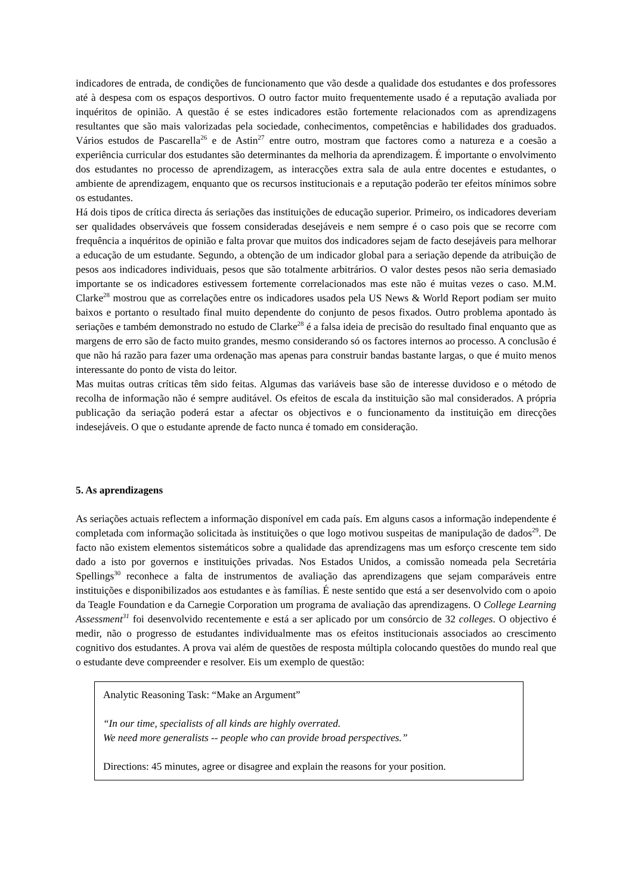indicadores de entrada, de condições de funcionamento que vão desde a qualidade dos estudantes e dos professores até à despesa com os espaços desportivos. O outro factor muito frequentemente usado é a reputação avaliada por inquéritos de opinião. A questão é se estes indicadores estão fortemente relacionados com as aprendizagens resultantes que são mais valorizadas pela sociedade, conhecimentos, competências e habilidades dos graduados. Vários estudos de Pascarella<sup>26</sup> e de Astin<sup>27</sup> entre outro, mostram que factores como a natureza e a coesão a experiência curricular dos estudantes são determinantes da melhoria da aprendizagem. É importante o envolvimento dos estudantes no processo de aprendizagem, as interacções extra sala de aula entre docentes e estudantes, o ambiente de aprendizagem, enquanto que os recursos institucionais e a reputação poderão ter efeitos mínimos sobre os estudantes.
Há dois tipos de crítica directa ás seriações das instituições de educação superior. Primeiro, os indicadores deveriam ser qualidades observáveis que fossem consideradas desejáveis e nem sempre é o caso pois que se recorre com frequência a inquéritos de opinião e falta provar que muitos dos indicadores sejam de facto desejáveis para melhorar a educação de um estudante. Segundo, a obtenção de um indicador global para a seriação depende da atribuição de pesos aos indicadores individuais, pesos que são totalmente arbitrários. O valor destes pesos não seria demasiado importante se os indicadores estivessem fortemente correlacionados mas este não é muitas vezes o caso. M.M. Clarke<sup>28</sup> mostrou que as correlações entre os indicadores usados pela US News & World Report podiam ser muito baixos e portanto o resultado final muito dependente do conjunto de pesos fixados. Outro problema apontado às seriações e também demonstrado no estudo de Clarke<sup>28</sup> é a falsa ideia de precisão do resultado final enquanto que as margens de erro são de facto muito grandes, mesmo considerando só os factores internos ao processo. A conclusão é que não há razão para fazer uma ordenação mas apenas para construir bandas bastante largas, o que é muito menos interessante do ponto de vista do leitor.
Mas muitas outras críticas têm sido feitas. Algumas das variáveis base são de interesse duvidoso e o método de recolha de informação não é sempre auditável. Os efeitos de escala da instituição são mal considerados. A própria publicação da seriação poderá estar a afectar os objectivos e o funcionamento da instituição em direcções indesejáveis. O que o estudante aprende de facto nunca é tomado em consideração.
5. As aprendizagens
As seriações actuais reflectem a informação disponível em cada país. Em alguns casos a informação independente é completada com informação solicitada às instituições o que logo motivou suspeitas de manipulação de dados<sup>29</sup>. De facto não existem elementos sistemáticos sobre a qualidade das aprendizagens mas um esforço crescente tem sido dado a isto por governos e instituições privadas. Nos Estados Unidos, a comissão nomeada pela Secretária Spellings<sup>30</sup> reconhece a falta de instrumentos de avaliação das aprendizagens que sejam comparáveis entre instituições e disponibilizados aos estudantes e às famílias. É neste sentido que está a ser desenvolvido com o apoio da Teagle Foundation e da Carnegie Corporation um programa de avaliação das aprendizagens. O College Learning Assessment<sup>31</sup> foi desenvolvido recentemente e está a ser aplicado por um consórcio de 32 colleges. O objectivo é medir, não o progresso de estudantes individualmente mas os efeitos institucionais associados ao crescimento cognitivo dos estudantes. A prova vai além de questões de resposta múltipla colocando questões do mundo real que o estudante deve compreender e resolver. Eis um exemplo de questão:
Analytic Reasoning Task: “Make an Argument”
“In our time, specialists of all kinds are highly overrated.
We need more generalists -- people who can provide broad perspectives.”
Directions: 45 minutes, agree or disagree and explain the reasons for your position.